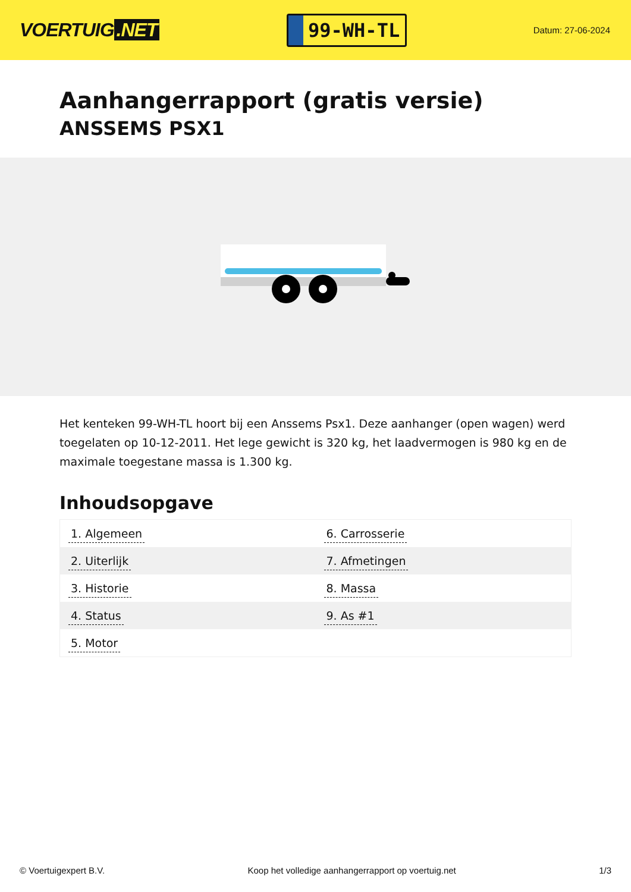VOERTUIG.NET
99-WH-TL
Datum: 27-06-2024
Aanhangerrapport (gratis versie)
ANSSEMS PSX1
Het kenteken 99-WH-TL hoort bij een Anssems Psx1. Deze aanhanger (open wagen) werd toegelaten op 10-12-2011. Het lege gewicht is 320 kg, het laadvermogen is 980 kg en de maximale toegestane massa is 1.300 kg.
Inhoudsopgave
| 1. Algemeen | 6. Carrosserie |
| 2. Uiterlijk | 7. Afmetingen |
| 3. Historie | 8. Massa |
| 4. Status | 9. As #1 |
| 5. Motor | |
© Voertuigexpert B.V. Koop het volledige aanhangerrapport op voertuig.net
1/3